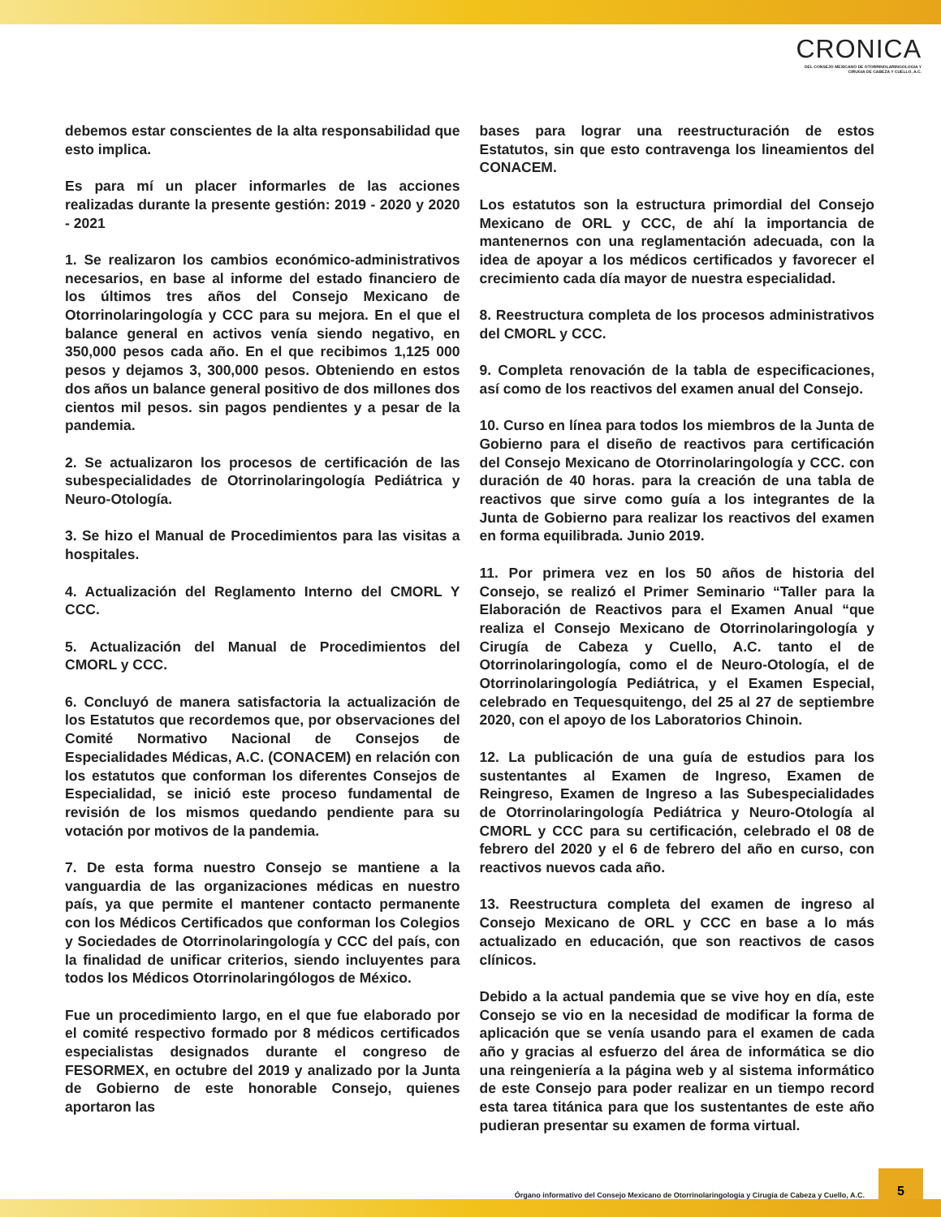CRONICA
DEL CONSEJO MEXICANO DE OTORRINOLARINGOLOGIA Y
CIRUGIA DE CABEZA Y CUELLO, A.C.
debemos estar conscientes de la alta responsabilidad que esto implica.
Es para mí un placer informarles de las acciones realizadas durante la presente gestión: 2019 - 2020 y 2020 - 2021
1. Se realizaron los cambios económico-administrativos necesarios, en base al informe del estado financiero de los últimos tres años del Consejo Mexicano de Otorrinolaringología y CCC para su mejora. En el que el balance general en activos venía siendo negativo, en 350,000 pesos cada año. En el que recibimos 1,125 000 pesos y dejamos 3, 300,000 pesos. Obteniendo en estos dos años un balance general positivo de dos millones dos cientos mil pesos. sin pagos pendientes y a pesar de la pandemia.
2. Se actualizaron los procesos de certificación de las subespecialidades de Otorrinolaringología Pediátrica y Neuro-Otología.
3. Se hizo el Manual de Procedimientos para las visitas a hospitales.
4. Actualización del Reglamento Interno del CMORL Y CCC.
5. Actualización del Manual de Procedimientos del CMORL y CCC.
6. Concluyó de manera satisfactoria la actualización de los Estatutos que recordemos que, por observaciones del Comité Normativo Nacional de Consejos de Especialidades Médicas, A.C. (CONACEM) en relación con los estatutos que conforman los diferentes Consejos de Especialidad, se inició este proceso fundamental de revisión de los mismos quedando pendiente para su votación por motivos de la pandemia.
7. De esta forma nuestro Consejo se mantiene a la vanguardia de las organizaciones médicas en nuestro país, ya que permite el mantener contacto permanente con los Médicos Certificados que conforman los Colegios y Sociedades de Otorrinolaringología y CCC del país, con la finalidad de unificar criterios, siendo incluyentes para todos los Médicos Otorrinolaringólogos de México.
Fue un procedimiento largo, en el que fue elaborado por el comité respectivo formado por 8 médicos certificados especialistas designados durante el congreso de FESORMEX, en octubre del 2019 y analizado por la Junta de Gobierno de este honorable Consejo, quienes aportaron las
bases para lograr una reestructuración de estos Estatutos, sin que esto contravenga los lineamientos del CONACEM.
Los estatutos son la estructura primordial del Consejo Mexicano de ORL y CCC, de ahí la importancia de mantenernos con una reglamentación adecuada, con la idea de apoyar a los médicos certificados y favorecer el crecimiento cada día mayor de nuestra especialidad.
8. Reestructura completa de los procesos administrativos del CMORL y CCC.
9. Completa renovación de la tabla de especificaciones, así como de los reactivos del examen anual del Consejo.
10. Curso en línea para todos los miembros de la Junta de Gobierno para el diseño de reactivos para certificación del Consejo Mexicano de Otorrinolaringología y CCC. con duración de 40 horas. para la creación de una tabla de reactivos que sirve como guía a los integrantes de la Junta de Gobierno para realizar los reactivos del examen en forma equilibrada. Junio 2019.
11. Por primera vez en los 50 años de historia del Consejo, se realizó el Primer Seminario “Taller para la Elaboración de Reactivos para el Examen Anual “que realiza el Consejo Mexicano de Otorrinolaringología y Cirugía de Cabeza y Cuello, A.C. tanto el de Otorrinolaringología, como el de Neuro-Otología, el de Otorrinolaringología Pediátrica, y el Examen Especial, celebrado en Tequesquitengo, del 25 al 27 de septiembre 2020, con el apoyo de los Laboratorios Chinoin.
12. La publicación de una guía de estudios para los sustentantes al Examen de Ingreso, Examen de Reingreso, Examen de Ingreso a las Subespecialidades de Otorrinolaringología Pediátrica y Neuro-Otología al CMORL y CCC para su certificación, celebrado el 08 de febrero del 2020 y el 6 de febrero del año en curso, con reactivos nuevos cada año.
13. Reestructura completa del examen de ingreso al Consejo Mexicano de ORL y CCC en base a lo más actualizado en educación, que son reactivos de casos clínicos.
Debido a la actual pandemia que se vive hoy en día, este Consejo se vio en la necesidad de modificar la forma de aplicación que se venía usando para el examen de cada año y gracias al esfuerzo del área de informática se dio una reingeniería a la página web y al sistema informático de este Consejo para poder realizar en un tiempo record esta tarea titánica para que los sustentantes de este año pudieran presentar su examen de forma virtual.
Órgano informativo del Consejo Mexicano de Otorrinolaringología y Cirugía de Cabeza y Cuello, A.C.
5